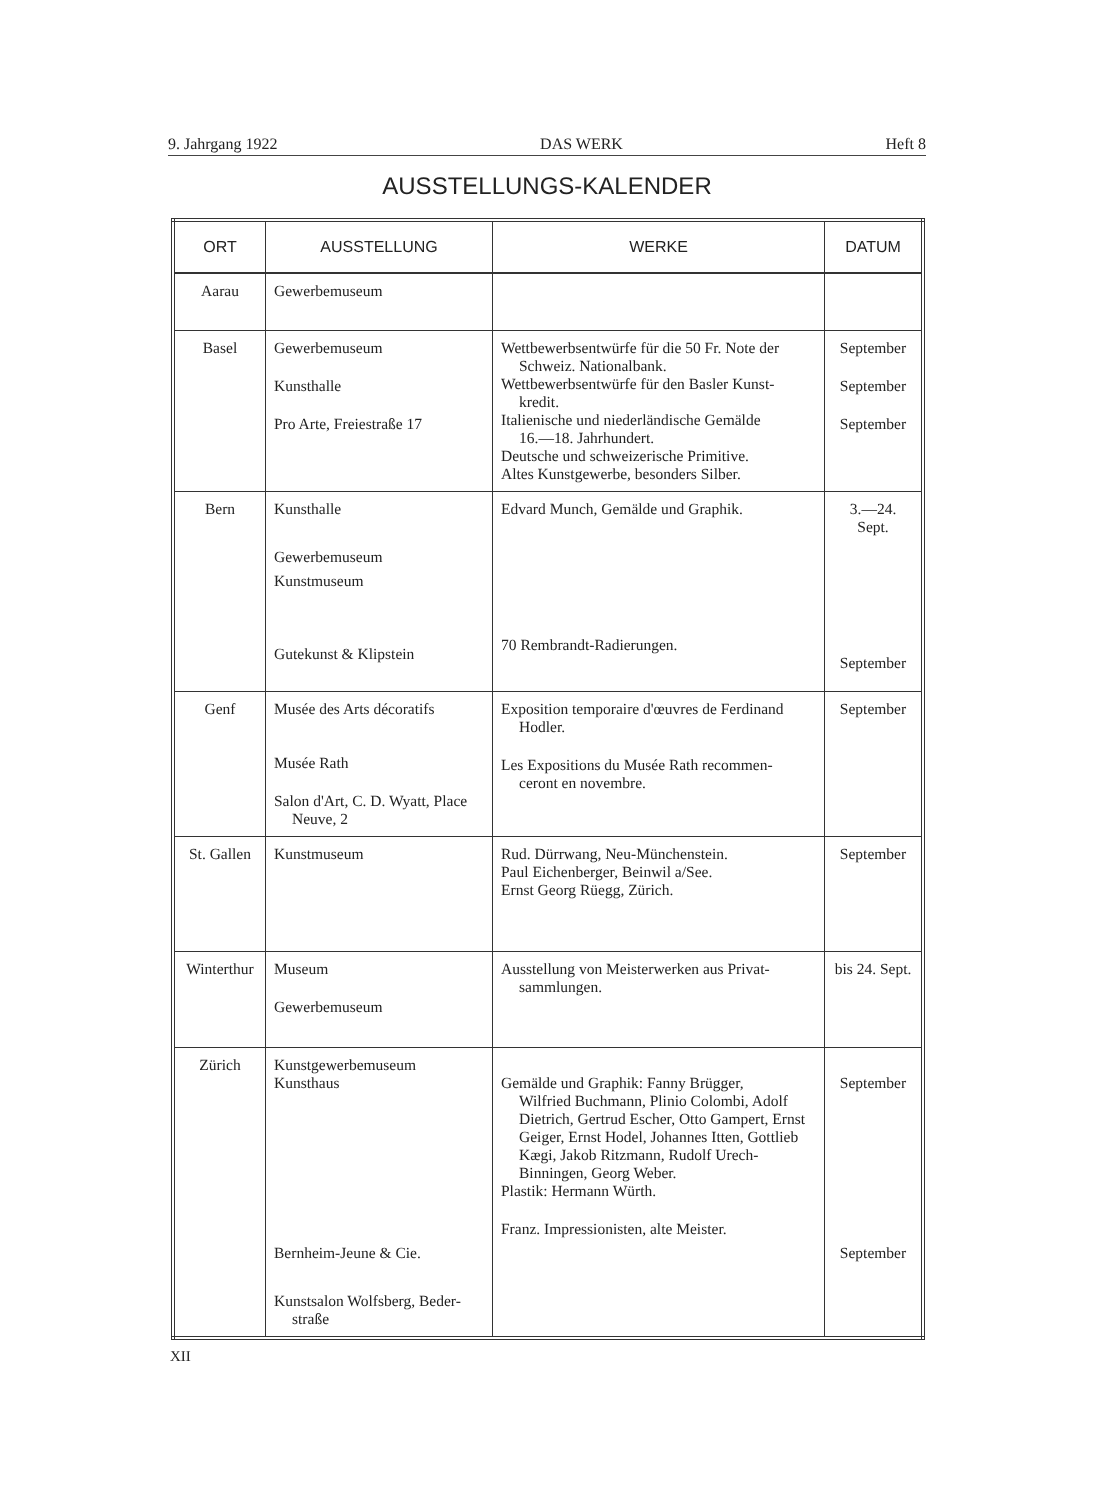9. Jahrgang 1922 DAS WERK Heft 8
AUSSTELLUNGS-KALENDER
| ORT | AUSSTELLUNG | WERKE | DATUM |
| --- | --- | --- | --- |
| Aarau | Gewerbemuseum | | |
| Basel | Gewerbemuseum Kunsthalle Pro Arte, Freiestraße 17 | Wettbewerbsentwürfe für die 50 Fr. Note der Schweiz. Nationalbank. Wettbewerbsentwürfe für den Basler Kunst- kredit. Italienische und niederländische Gemälde 16.—18. Jahrhundert. Deutsche und schweizerische Primitive. Altes Kunstgewerbe, besonders Silber. | September September September |
| Bern | Kunsthalle Gewerbemuseum Kunstmuseum Gutekunst & Klipstein | Edvard Munch, Gemälde und Graphik. 70 Rembrandt-Radierungen. | 3.—24. Sept. September |
| Genf | Musée des Arts décoratifs Musée Rath Salon d'Art, C. D. Wyatt, Place Neuve, 2 | Exposition temporaire d'œuvres de Ferdinand Hodler. Les Expositions du Musée Rath recommen- ceront en novembre. | September |
| St. Gallen | Kunstmuseum | Rud. Dürrwang, Neu-Münchenstein. Paul Eichenberger, Beinwil a/See. Ernst Georg Rüegg, Zürich. | September |
| Winterthur | Museum Gewerbemuseum | Ausstellung von Meisterwerken aus Privat- sammlungen. | bis 24. Sept. |
| Zürich | Kunstgewerbemuseum Kunsthaus Bernheim-Jeune & Cie. Kunstsalon Wolfsberg, Beder- straße | Gemälde und Graphik: Fanny Brügger, Wilfried Buchmann, Plinio Colombi, Adolf Dietrich, Gertrud Escher, Otto Gampert, Ernst Geiger, Ernst Hodel, Johannes Itten, Gottlieb Kægi, Jakob Ritzmann, Rudolf Urech-Binningen, Georg Weber. Plastik: Hermann Würth. Franz. Impressionisten, alte Meister. | September September |
XII